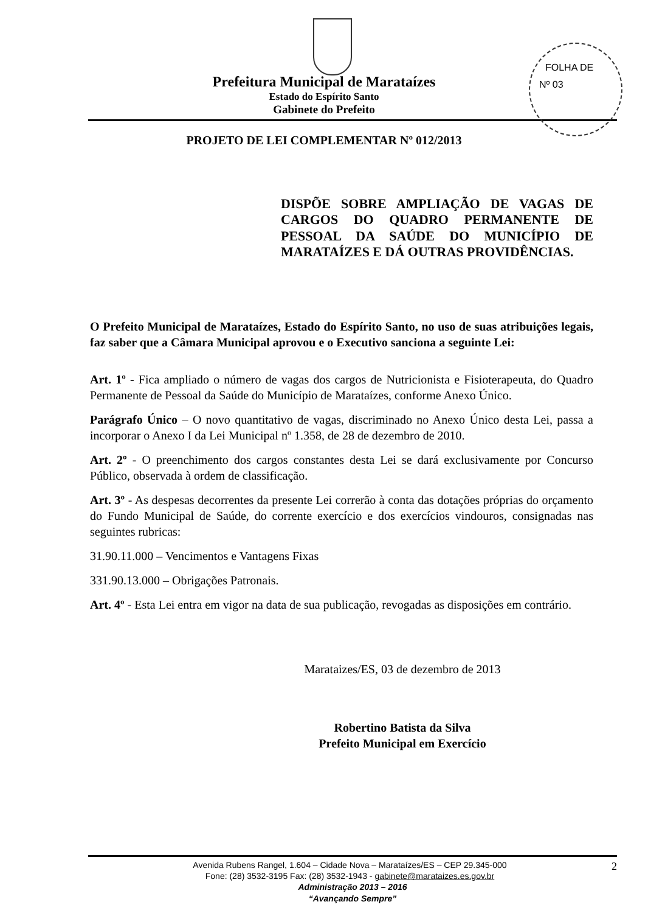FOLHA DE
Nº 03
Prefeitura Municipal de Marataízes
Estado do Espírito Santo
Gabinete do Prefeito
PROJETO DE LEI COMPLEMENTAR Nº 012/2013
DISPÕE SOBRE AMPLIAÇÃO DE VAGAS DE CARGOS DO QUADRO PERMANENTE DE PESSOAL DA SAÚDE DO MUNICÍPIO DE MARATAÍZES E DÁ OUTRAS PROVIDÊNCIAS.
O Prefeito Municipal de Marataízes, Estado do Espírito Santo, no uso de suas atribuições legais, faz saber que a Câmara Municipal aprovou e o Executivo sanciona a seguinte Lei:
Art. 1º - Fica ampliado o número de vagas dos cargos de Nutricionista e Fisioterapeuta, do Quadro Permanente de Pessoal da Saúde do Município de Marataízes, conforme Anexo Único.
Parágrafo Único – O novo quantitativo de vagas, discriminado no Anexo Único desta Lei, passa a incorporar o Anexo I da Lei Municipal nº 1.358, de 28 de dezembro de 2010.
Art. 2º - O preenchimento dos cargos constantes desta Lei se dará exclusivamente por Concurso Público, observada à ordem de classificação.
Art. 3º - As despesas decorrentes da presente Lei correrão à conta das dotações próprias do orçamento do Fundo Municipal de Saúde, do corrente exercício e dos exercícios vindouros, consignadas nas seguintes rubricas:
31.90.11.000 – Vencimentos e Vantagens Fixas
331.90.13.000 – Obrigações Patronais.
Art. 4º - Esta Lei entra em vigor na data de sua publicação, revogadas as disposições em contrário.
Marataizes/ES, 03 de dezembro de 2013
Robertino Batista da Silva
Prefeito Municipal em Exercício
2 Avenida Rubens Rangel, 1.604 – Cidade Nova – Marataízes/ES – CEP 29.345-000
Fone: (28) 3532-3195 Fax: (28) 3532-1943 - gabinete@marataizes.es.gov.br
Administração 2013 – 2016
“Avançando Sempre”